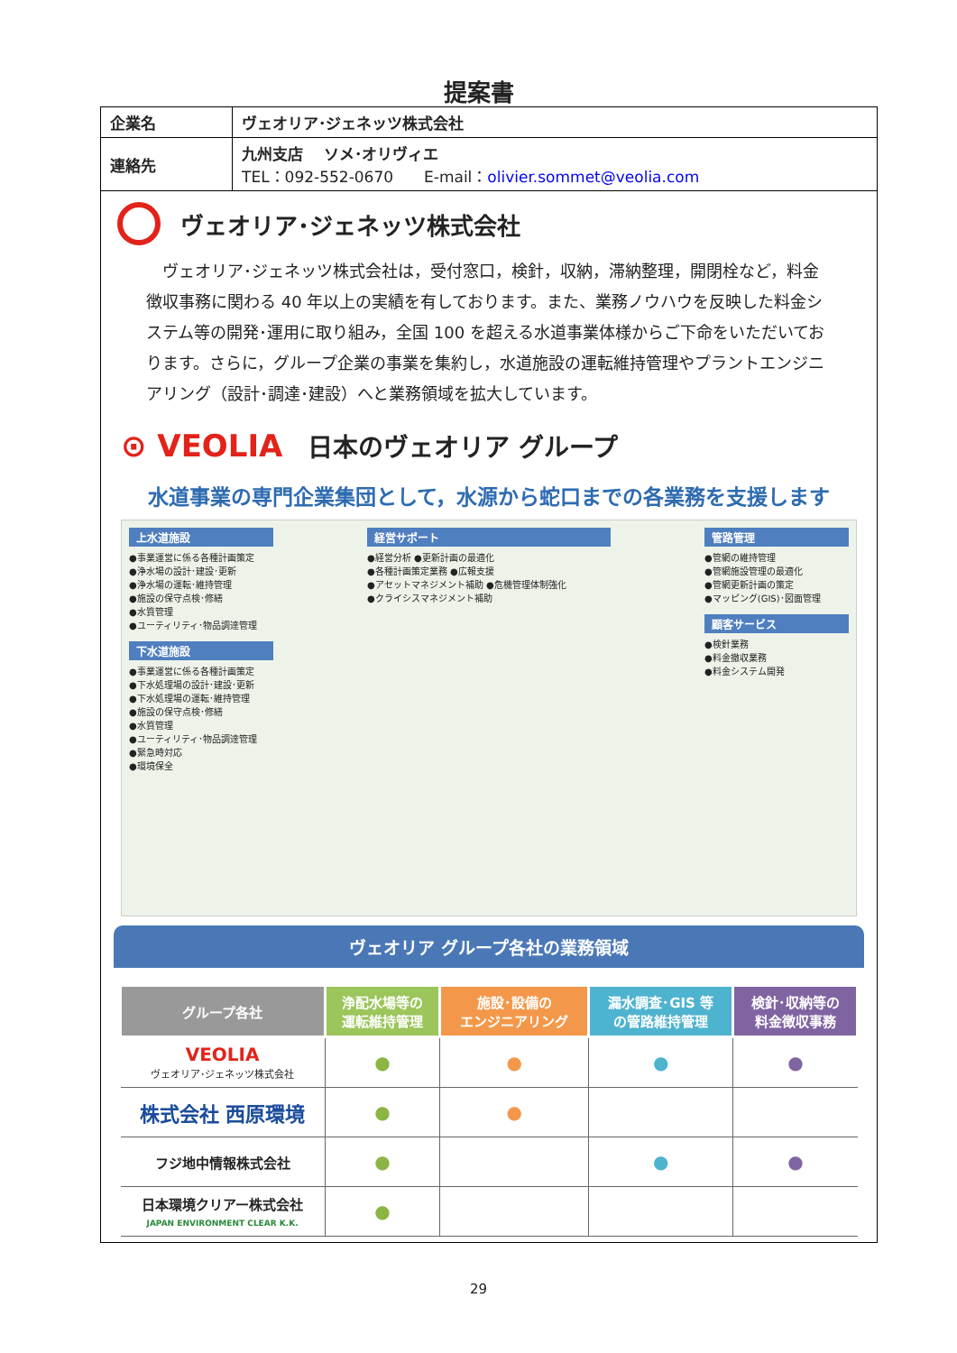提案書
| 企業名 | ヴェオリア･ジェネッツ株式会社 |
| 連絡先 | 九州支店 ソメ･オリヴィエ TEL：092-552-0670 E-mail： olivier.sommet@veolia.com |
ヴェオリア･ジェネッツ株式会社
　ヴェオリア･ジェネッツ株式会社は，受付窓口，検針，収納，滞納整理，開閉栓など，料金徴収事務に関わる 40 年以上の実績を有しております。また、業務ノウハウを反映した料金システム等の開発･運用に取り組み，全国 100 を超える水道事業体様からご下命をいただいております。さらに，グループ企業の事業を集約し，水道施設の運転維持管理やプラントエンジニアリング（設計･調達･建設）へと業務領域を拡大しています。
⊙ VEOLIA 日本のヴェオリア グループ
水道事業の専門企業集団として，水源から蛇口までの各業務を支援します
上水道施設
●事業運営に係る各種計画策定
●浄水場の設計･建設･更新
●浄水場の運転･維持管理
●施設の保守点検･修繕
●水質管理
●ユーティリティ･物品調達管理
下水道施設
●事業運営に係る各種計画策定
●下水処理場の設計･建設･更新
●下水処理場の運転･維持管理
●施設の保守点検･修繕
●水質管理
●ユーティリティ･物品調達管理
●緊急時対応
●環境保全
経営サポート
●経営分析 ●更新計画の最適化
●各種計画策定業務 ●広報支援
●アセットマネジメント補助 ●危機管理体制強化
●クライシスマネジメント補助
管路管理
●管網の維持管理
●管網施設管理の最適化
●管網更新計画の策定
●マッピング(GIS)･図面管理
顧客サービス
●検針業務
●料金撤収業務
●料金システム開発
ヴェオリア グループ各社の業務領域
| グループ各社 | 浄配水場等の 運転維持管理 | 施設･設備の エンジニアリング | 漏水調査･GIS 等 の管路維持管理 | 検針･収納等の 料金徴収事務 |
| --- | --- | --- | --- | --- |
| VEOLIA ヴェオリア･ジェネッツ株式会社 | ● | ● | ● | ● |
| 株式会社 西原環境 | ● | ● | | |
| フジ地中情報株式会社 | ● | | ● | ● |
| 日本環境クリアー株式会社 JAPAN ENVIRONMENT CLEAR K.K. | ● | | | |
29